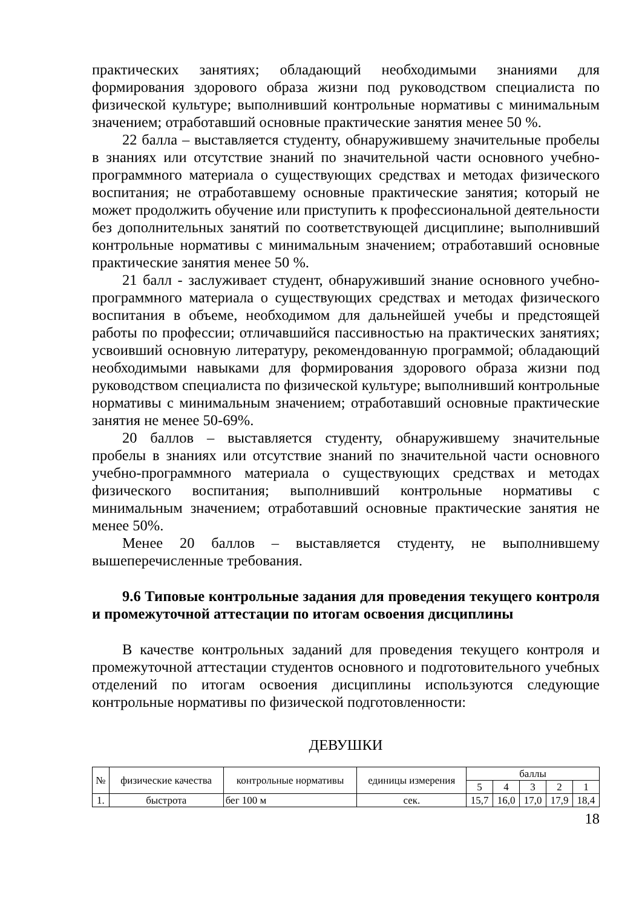практических занятиях; обладающий необходимыми знаниями для формирования здорового образа жизни под руководством специалиста по физической культуре; выполнивший контрольные нормативы с минимальным значением; отработавший основные практические занятия менее 50 %.
22 балла – выставляется студенту, обнаружившему значительные пробелы в знаниях или отсутствие знаний по значительной части основного учебно-программного материала о существующих средствах и методах физического воспитания; не отработавшему основные практические занятия; который не может продолжить обучение или приступить к профессиональной деятельности без дополнительных занятий по соответствующей дисциплине; выполнивший контрольные нормативы с минимальным значением; отработавший основные практические занятия менее 50 %.
21 балл - заслуживает студент, обнаруживший знание основного учебно-программного материала о существующих средствах и методах физического воспитания в объеме, необходимом для дальнейшей учебы и предстоящей работы по профессии; отличавшийся пассивностью на практических занятиях; усвоивший основную литературу, рекомендованную программой; обладающий необходимыми навыками для формирования здорового образа жизни под руководством специалиста по физической культуре; выполнивший контрольные нормативы с минимальным значением; отработавший основные практические занятия не менее 50-69%.
20 баллов – выставляется студенту, обнаружившему значительные пробелы в знаниях или отсутствие знаний по значительной части основного учебно-программного материала о существующих средствах и методах физического воспитания; выполнивший контрольные нормативы с минимальным значением; отработавший основные практические занятия не менее 50%.
Менее 20 баллов – выставляется студенту, не выполнившему вышеперечисленные требования.
9.6 Типовые контрольные задания для проведения текущего контроля и промежуточной аттестации по итогам освоения дисциплины
В качестве контрольных заданий для проведения текущего контроля и промежуточной аттестации студентов основного и подготовительного учебных отделений по итогам освоения дисциплины используются следующие контрольные нормативы по физической подготовленности:
ДЕВУШКИ
| № | физические качества | контрольные нормативы | единицы измерения | баллы | | | | |
| | | | | 5 | 4 | 3 | 2 | 1 |
| 1. | быстрота | бег 100 м | сек. | 15,7 | 16,0 | 17,0 | 17,9 | 18,4 |
18